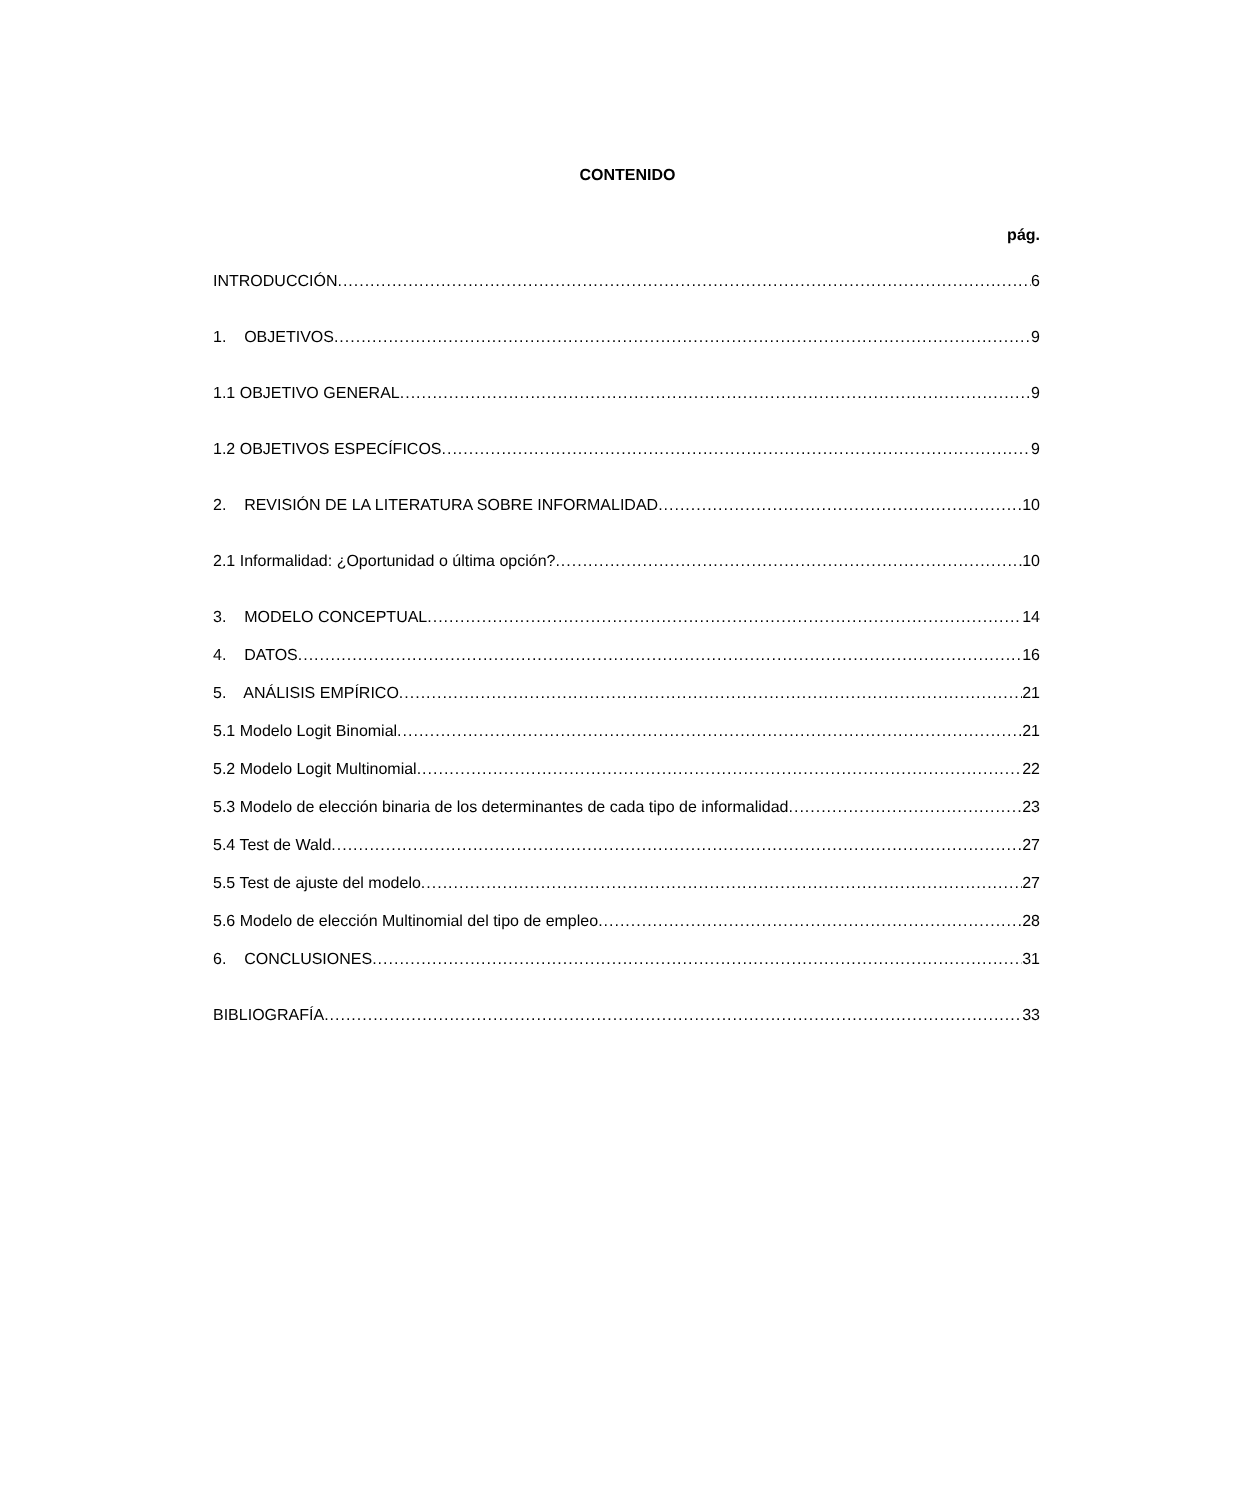CONTENIDO
pág.
INTRODUCCIÓN 6
1. OBJETIVOS 9
1.1 OBJETIVO GENERAL 9
1.2 OBJETIVOS ESPECÍFICOS 9
2. REVISIÓN DE LA LITERATURA SOBRE INFORMALIDAD 10
2.1 Informalidad: ¿Oportunidad o última opción? 10
3. MODELO CONCEPTUAL 14
4. DATOS 16
5. ANÁLISIS EMPÍRICO 21
5.1 Modelo Logit Binomial 21
5.2 Modelo Logit Multinomial 22
5.3 Modelo de elección binaria de los determinantes de cada tipo de informalidad 23
5.4 Test de Wald 27
5.5 Test de ajuste del modelo 27
5.6 Modelo de elección Multinomial del tipo de empleo 28
6. CONCLUSIONES 31
BIBLIOGRAFÍA 33